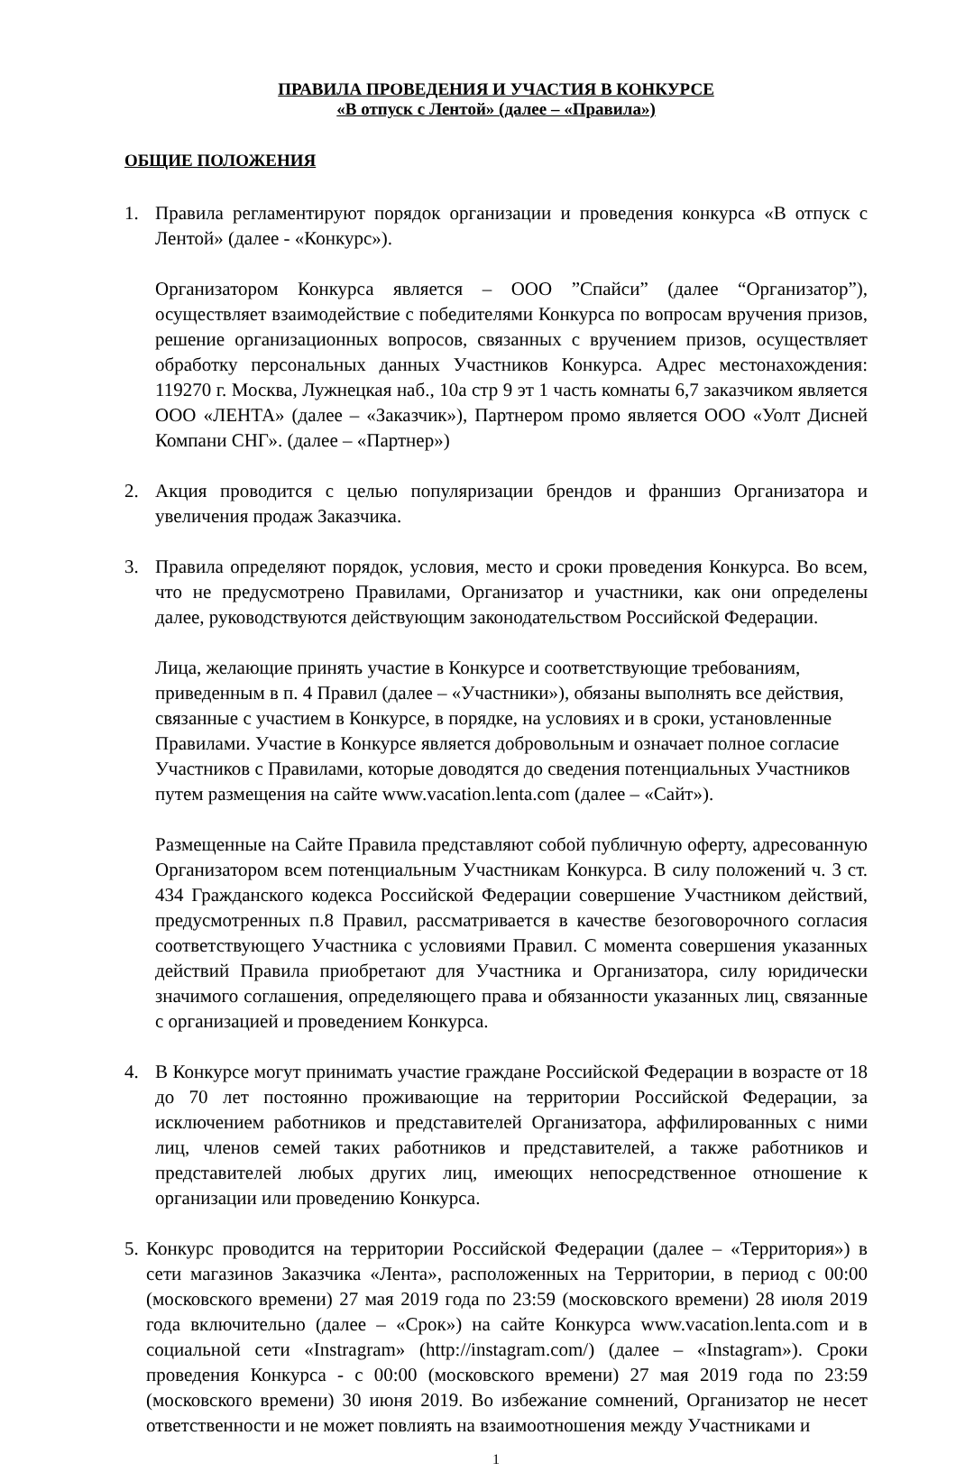ПРАВИЛА ПРОВЕДЕНИЯ И УЧАСТИЯ В КОНКУРСЕ
«В отпуск с Лентой» (далее – «Правила»)
ОБЩИЕ ПОЛОЖЕНИЯ
1. Правила регламентируют порядок организации и проведения конкурса «В отпуск с Лентой» (далее - «Конкурс»).
Организатором Конкурса является – ООО ”Спайси” (далее “Организатор”), осуществляет взаимодействие с победителями Конкурса по вопросам вручения призов, решение организационных вопросов, связанных с вручением призов, осуществляет обработку персональных данных Участников Конкурса. Адрес местонахождения: 119270 г. Москва, Лужнецкая наб., 10а стр 9 эт 1 часть комнаты 6,7 заказчиком является ООО «ЛЕНТА» (далее – «Заказчик»), Партнером промо является ООО «Уолт Дисней Компани СНГ». (далее – «Партнер»)
2. Акция проводится с целью популяризации брендов и франшиз Организатора и увеличения продаж Заказчика.
3. Правила определяют порядок, условия, место и сроки проведения Конкурса. Во всем, что не предусмотрено Правилами, Организатор и участники, как они определены далее, руководствуются действующим законодательством Российской Федерации.
Лица, желающие принять участие в Конкурсе и соответствующие требованиям, приведенным в п. 4 Правил (далее – «Участники»), обязаны выполнять все действия, связанные с участием в Конкурсе, в порядке, на условиях и в сроки, установленные Правилами. Участие в Конкурсе является добровольным и означает полное согласие Участников с Правилами, которые доводятся до сведения потенциальных Участников путем размещения на сайте www.vacation.lenta.com (далее – «Сайт»).
Размещенные на Сайте Правила представляют собой публичную оферту, адресованную Организатором всем потенциальным Участникам Конкурса. В силу положений ч. 3 ст. 434 Гражданского кодекса Российской Федерации совершение Участником действий, предусмотренных п.8 Правил, рассматривается в качестве безоговорочного согласия соответствующего Участника с условиями Правил. С момента совершения указанных действий Правила приобретают для Участника и Организатора, силу юридически значимого соглашения, определяющего права и обязанности указанных лиц, связанные с организацией и проведением Конкурса.
4. В Конкурсе могут принимать участие граждане Российской Федерации в возрасте от 18 до 70 лет постоянно проживающие на территории Российской Федерации, за исключением работников и представителей Организатора, аффилированных с ними лиц, членов семей таких работников и представителей, а также работников и представителей любых других лиц, имеющих непосредственное отношение к организации или проведению Конкурса.
5.
Конкурс проводится на территории Российской Федерации (далее – «Территория») в сети магазинов Заказчика «Лента», расположенных на Территории, в период с 00:00 (московского времени) 27 мая 2019 года по 23:59 (московского времени) 28 июля 2019 года включительно (далее – «Срок») на сайте Конкурса www.vacation.lenta.com и в социальной сети «Instragram» (http://instagram.com/) (далее – «Instagram»). Сроки проведения Конкурса - с 00:00 (московского времени) 27 мая 2019 года по 23:59 (московского времени) 30 июня 2019. Во избежание сомнений, Организатор не несет ответственности и не может повлиять на взаимоотношения между Участниками и
1